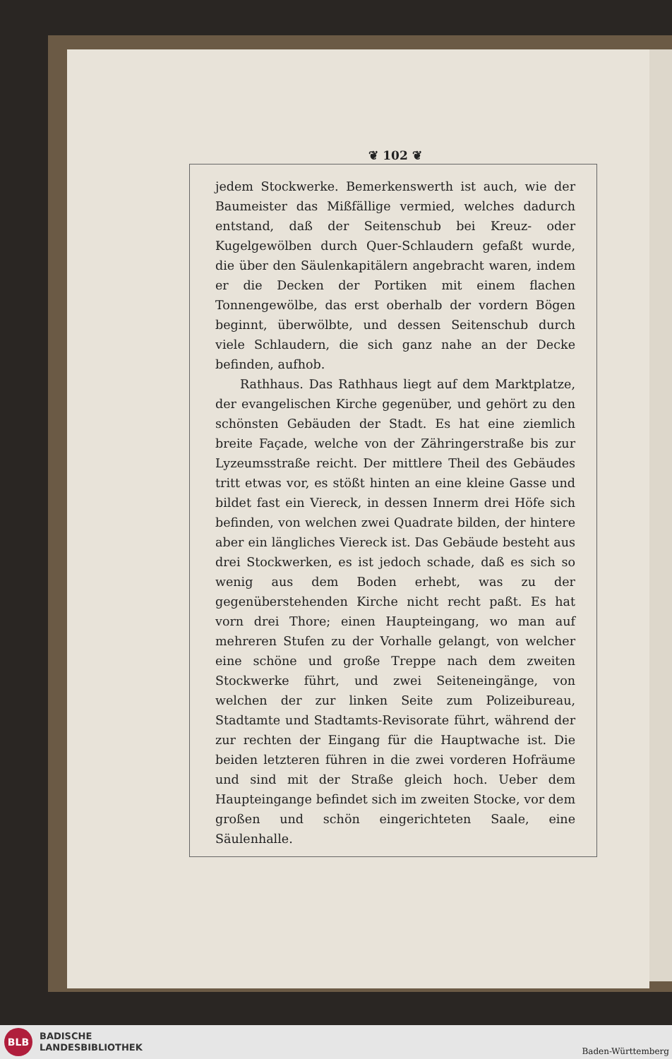❦ 102 ❦
jedem Stockwerke. Bemerkenswerth ist auch, wie der Baumeister das Mißfällige vermied, welches dadurch entstand, daß der Seitenschub bei Kreuz- oder Kugelgewölben durch Quer-Schlaudern gefaßt wurde, die über den Säulenkapitälern angebracht waren, indem er die Decken der Portiken mit einem flachen Tonnengewölbe, das erst oberhalb der vordern Bögen beginnt, überwölbte, und dessen Seitenschub durch viele Schlaudern, die sich ganz nahe an der Decke befinden, aufhob.
Rathhaus. Das Rathhaus liegt auf dem Marktplatze, der evangelischen Kirche gegenüber, und gehört zu den schönsten Gebäuden der Stadt. Es hat eine ziemlich breite Façade, welche von der Zähringerstraße bis zur Lyzeumsstraße reicht. Der mittlere Theil des Gebäudes tritt etwas vor, es stößt hinten an eine kleine Gasse und bildet fast ein Viereck, in dessen Innerm drei Höfe sich befinden, von welchen zwei Quadrate bilden, der hintere aber ein längliches Viereck ist. Das Gebäude besteht aus drei Stockwerken, es ist jedoch schade, daß es sich so wenig aus dem Boden erhebt, was zu der gegenüberstehenden Kirche nicht recht paßt. Es hat vorn drei Thore; einen Haupteingang, wo man auf mehreren Stufen zu der Vorhalle gelangt, von welcher eine schöne und große Treppe nach dem zweiten Stockwerke führt, und zwei Seiteneingänge, von welchen der zur linken Seite zum Polizeibureau, Stadtamte und Stadtamts-Revisorate führt, während der zur rechten der Eingang für die Hauptwache ist. Die beiden letzteren führen in die zwei vorderen Hofräume und sind mit der Straße gleich hoch. Ueber dem Haupteingange befindet sich im zweiten Stocke, vor dem großen und schön eingerichteten Saale, eine Säulenhalle.
BLB
BADISCHE
LANDESBIBLIOTHEK
Baden-Württemberg